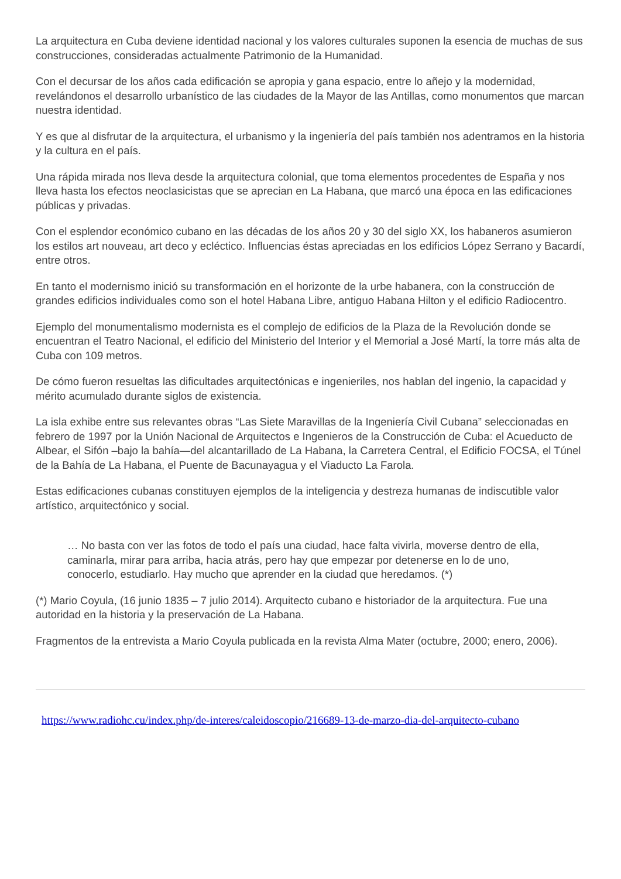La arquitectura en Cuba deviene identidad nacional y los valores culturales suponen la esencia de muchas de sus construcciones, consideradas actualmente Patrimonio de la Humanidad.
Con el decursar de los años cada edificación se apropia y gana espacio, entre lo añejo y la modernidad, revelándonos el desarrollo urbanístico de las ciudades de la Mayor de las Antillas, como monumentos que marcan nuestra identidad.
Y es que al disfrutar de la arquitectura, el urbanismo y la ingeniería del país también nos adentramos en la historia y la cultura en el país.
Una rápida mirada nos lleva desde la arquitectura colonial, que toma elementos procedentes de España y nos lleva hasta los efectos neoclasicistas que se aprecian en La Habana, que marcó una época en las edificaciones públicas y privadas.
Con el esplendor económico cubano en las décadas de los años 20 y 30 del siglo XX, los habaneros asumieron los estilos art nouveau, art deco y ecléctico. Influencias éstas apreciadas en los edificios López Serrano y Bacardí, entre otros.
En tanto el modernismo inició su transformación en el horizonte de la urbe habanera, con la construcción de grandes edificios individuales como son el hotel Habana Libre, antiguo Habana Hilton y el edificio Radiocentro.
Ejemplo del monumentalismo modernista es el complejo de edificios de la Plaza de la Revolución donde se encuentran el Teatro Nacional, el edificio del Ministerio del Interior y el Memorial a José Martí, la torre más alta de Cuba con 109 metros.
De cómo fueron resueltas las dificultades arquitectónicas e ingenieriles, nos hablan del ingenio, la capacidad y mérito acumulado durante siglos de existencia.
La isla exhibe entre sus relevantes obras “Las Siete Maravillas de la Ingeniería Civil Cubana” seleccionadas en febrero de 1997 por la Unión Nacional de Arquitectos e Ingenieros de la Construcción de Cuba: el Acueducto de Albear, el Sifón –bajo la bahía—del alcantarillado de La Habana, la Carretera Central, el Edificio FOCSA, el Túnel de la Bahía de La Habana, el Puente de Bacunayagua y el Viaducto La Farola.
Estas edificaciones cubanas constituyen ejemplos de la inteligencia y destreza humanas de indiscutible valor artístico, arquitectónico y social.
… No basta con ver las fotos de todo el país una ciudad, hace falta vivirla, moverse dentro de ella, caminarla, mirar para arriba, hacia atrás, pero hay que empezar por detenerse en lo de uno, conocerlo, estudiarlo. Hay mucho que aprender en la ciudad que heredamos. (*)
(*) Mario Coyula, (16 junio 1835 – 7 julio 2014). Arquitecto cubano e historiador de la arquitectura. Fue una autoridad en la historia y la preservación de La Habana.
Fragmentos de la entrevista a Mario Coyula publicada en la revista Alma Mater (octubre, 2000; enero, 2006).
https://www.radiohc.cu/index.php/de-interes/caleidoscopio/216689-13-de-marzo-dia-del-arquitecto-cubano